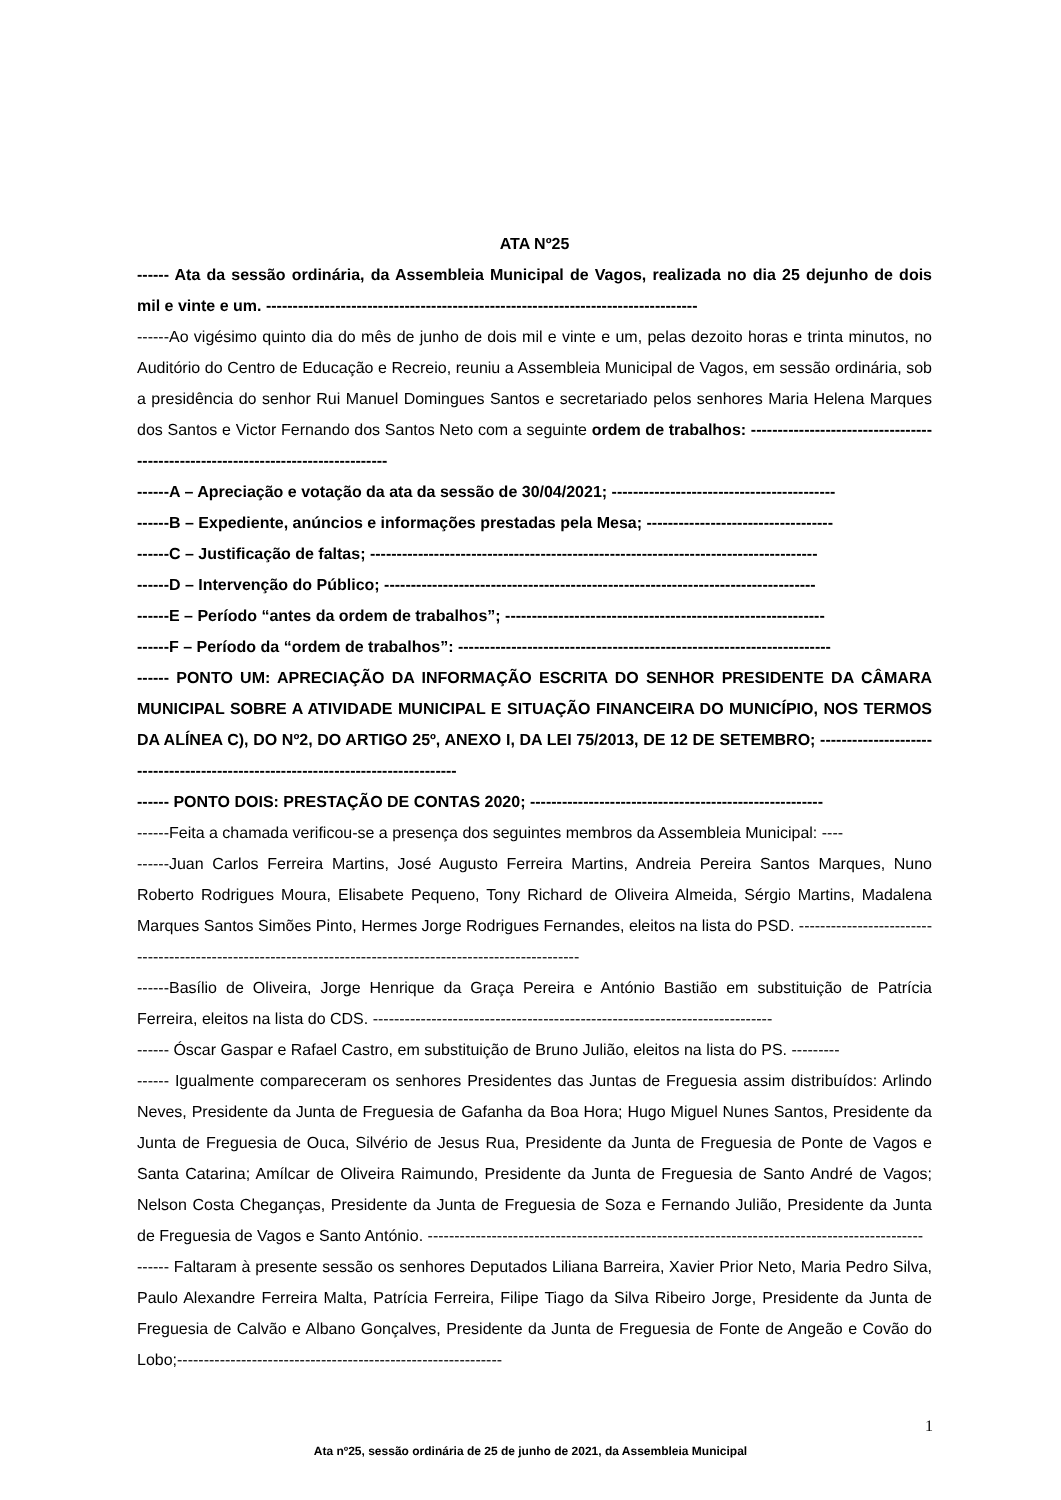ATA Nº25
------ Ata da sessão ordinária, da Assembleia Municipal de Vagos, realizada no dia 25 dejunho de dois mil e vinte e um. ---------------------------------------------------------------------------------
------Ao vigésimo quinto dia do mês de junho de dois mil e vinte e um, pelas dezoito horas e trinta minutos, no Auditório do Centro de Educação e Recreio, reuniu a Assembleia Municipal de Vagos, em sessão ordinária, sob a presidência do senhor Rui Manuel Domingues Santos e secretariado pelos senhores Maria Helena Marques dos Santos e Victor Fernando dos Santos Neto com a seguinte ordem de trabalhos: ---------------------------------------------------------------------------------
------A – Apreciação e votação da ata da sessão de 30/04/2021; ------------------------------------------
------B – Expediente, anúncios e informações prestadas pela Mesa; -----------------------------------
------C – Justificação de faltas; ------------------------------------------------------------------------------------
------D – Intervenção do Público; ---------------------------------------------------------------------------------
------E – Período “antes da ordem de trabalhos”; ------------------------------------------------------------
------F – Período da “ordem de trabalhos”: ----------------------------------------------------------------------
------ PONTO UM: APRECIAÇÃO DA INFORMAÇÃO ESCRITA DO SENHOR PRESIDENTE DA CÂMARA MUNICIPAL SOBRE A ATIVIDADE MUNICIPAL E SITUAÇÃO FINANCEIRA DO MUNICÍPIO, NOS TERMOS DA ALÍNEA C), DO Nº2, DO ARTIGO 25º, ANEXO I, DA LEI 75/2013, DE 12 DE SETEMBRO; ---------------------------------------------------------------------------------
------ PONTO DOIS: PRESTAÇÃO DE CONTAS 2020; -------------------------------------------------------
------Feita a chamada verificou-se a presença dos seguintes membros da Assembleia Municipal: ----
------Juan Carlos Ferreira Martins, José Augusto Ferreira Martins, Andreia Pereira Santos Marques, Nuno Roberto Rodrigues Moura, Elisabete Pequeno, Tony Richard de Oliveira Almeida, Sérgio Martins, Madalena Marques Santos Simões Pinto, Hermes Jorge Rodrigues Fernandes, eleitos na lista do PSD. ------------------------------------------------------------------------------------------------------------
------Basílio de Oliveira, Jorge Henrique da Graça Pereira e António Bastião em substituição de Patrícia Ferreira, eleitos na lista do CDS. ---------------------------------------------------------------------------
------ Óscar Gaspar e Rafael Castro, em substituição de Bruno Julião, eleitos na lista do PS. ---------
------ Igualmente compareceram os senhores Presidentes das Juntas de Freguesia assim distribuídos: Arlindo Neves, Presidente da Junta de Freguesia de Gafanha da Boa Hora; Hugo Miguel Nunes Santos, Presidente da Junta de Freguesia de Ouca, Silvério de Jesus Rua, Presidente da Junta de Freguesia de Ponte de Vagos e Santa Catarina; Amílcar de Oliveira Raimundo, Presidente da Junta de Freguesia de Santo André de Vagos; Nelson Costa Cheganças, Presidente da Junta de Freguesia de Soza e Fernando Julião, Presidente da Junta de Freguesia de Vagos e Santo António. ---------------------------------------------------------------------------------------------
------ Faltaram à presente sessão os senhores Deputados Liliana Barreira, Xavier Prior Neto, Maria Pedro Silva, Paulo Alexandre Ferreira Malta, Patrícia Ferreira, Filipe Tiago da Silva Ribeiro Jorge, Presidente da Junta de Freguesia de Calvão e Albano Gonçalves, Presidente da Junta de Freguesia de Fonte de Angeão e Covão do Lobo;-------------------------------------------------------------
1
Ata nº25, sessão ordinária de 25 de junho de 2021, da Assembleia Municipal